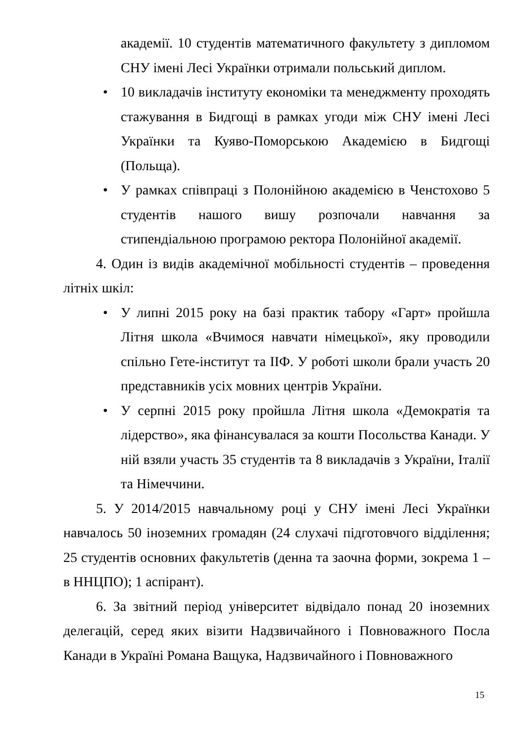академії. 10 студентів математичного факультету з дипломом СНУ імені Лесі Українки отримали польський диплом.
• 10 викладачів інституту економіки та менеджменту проходять стажування в Бидгощі в рамках угоди між СНУ імені Лесі Українки та Куяво-Поморською Академією в Бидгощі (Польща).
• У рамках співпраці з Полонійною академією в Ченстохово 5 студентів нашого вишу розпочали навчання за стипендіальною програмою ректора Полонійної академії.
4. Один із видів академічної мобільності студентів – проведення літніх шкіл:
• У липні 2015 року на базі практик табору «Гарт» пройшла Літня школа «Вчимося навчати німецької», яку проводили спільно Гете-інститут та ІІФ. У роботі школи брали участь 20 представників усіх мовних центрів України.
• У серпні 2015 року пройшла Літня школа «Демократія та лідерство», яка фінансувалася за кошти Посольства Канади. У ній взяли участь 35 студентів та 8 викладачів з України, Італії та Німеччини.
5. У 2014/2015 навчальному році у СНУ імені Лесі Українки навчалось 50 іноземних громадян (24 слухачі підготовчого відділення; 25 студентів основних факультетів (денна та заочна форми, зокрема 1 – в ННЦПО); 1 аспірант).
6. За звітний період університет відвідало понад 20 іноземних делегацій, серед яких візити Надзвичайного і Повноважного Посла Канади в Україні Романа Ващука, Надзвичайного і Повноважного
15